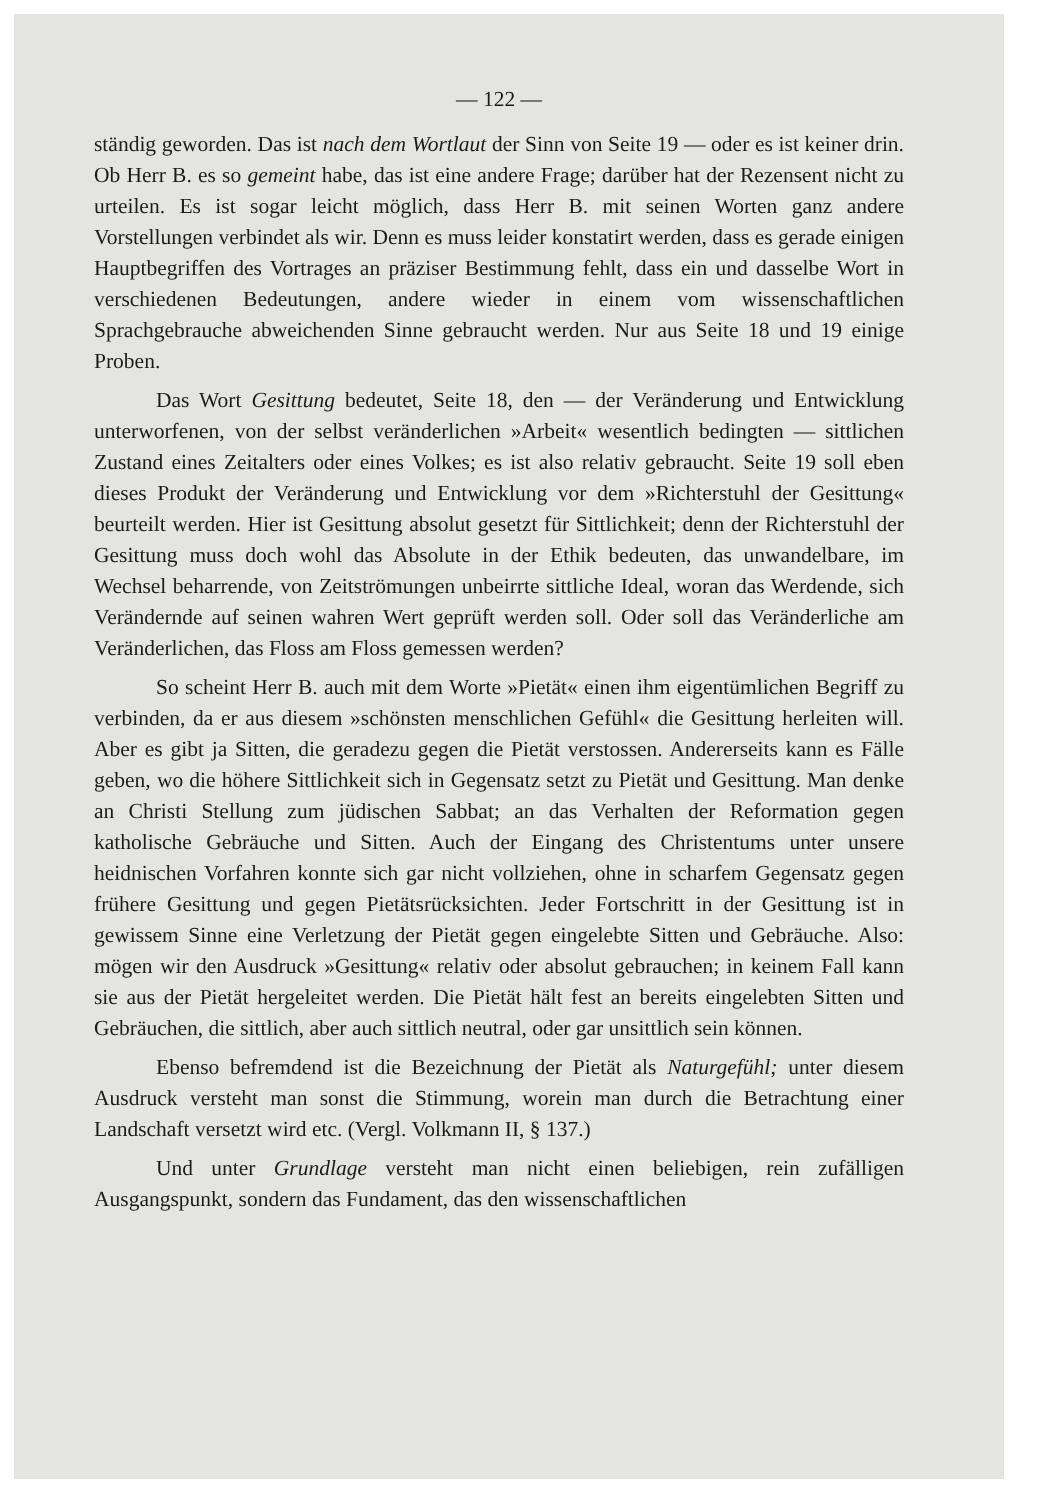— 122 —
ständig geworden. Das ist nach dem Wortlaut der Sinn von Seite 19 — oder es ist keiner drin. Ob Herr B. es so gemeint habe, das ist eine andere Frage; darüber hat der Rezensent nicht zu urteilen. Es ist sogar leicht möglich, dass Herr B. mit seinen Worten ganz andere Vorstellungen verbindet als wir. Denn es muss leider konstatirt werden, dass es gerade einigen Hauptbegriffen des Vortrages an präziser Bestimmung fehlt, dass ein und dasselbe Wort in verschiedenen Bedeutungen, andere wieder in einem vom wissenschaftlichen Sprachgebrauche abweichenden Sinne gebraucht werden. Nur aus Seite 18 und 19 einige Proben.
Das Wort Gesittung bedeutet, Seite 18, den — der Veränderung und Entwicklung unterworfenen, von der selbst veränderlichen »Arbeit« wesentlich bedingten — sittlichen Zustand eines Zeitalters oder eines Volkes; es ist also relativ gebraucht. Seite 19 soll eben dieses Produkt der Veränderung und Entwicklung vor dem »Richterstuhl der Gesittung« beurteilt werden. Hier ist Gesittung absolut gesetzt für Sittlichkeit; denn der Richterstuhl der Gesittung muss doch wohl das Absolute in der Ethik bedeuten, das unwandelbare, im Wechsel beharrende, von Zeitströmungen unbeirrte sittliche Ideal, woran das Werdende, sich Verändernde auf seinen wahren Wert geprüft werden soll. Oder soll das Veränderliche am Veränderlichen, das Floss am Floss gemessen werden?
So scheint Herr B. auch mit dem Worte »Pietät« einen ihm eigentümlichen Begriff zu verbinden, da er aus diesem »schönsten menschlichen Gefühl« die Gesittung herleiten will. Aber es gibt ja Sitten, die geradezu gegen die Pietät verstossen. Andererseits kann es Fälle geben, wo die höhere Sittlichkeit sich in Gegensatz setzt zu Pietät und Gesittung. Man denke an Christi Stellung zum jüdischen Sabbat; an das Verhalten der Reformation gegen katholische Gebräuche und Sitten. Auch der Eingang des Christentums unter unsere heidnischen Vorfahren konnte sich gar nicht vollziehen, ohne in scharfem Gegensatz gegen frühere Gesittung und gegen Pietätsrücksichten. Jeder Fortschritt in der Gesittung ist in gewissem Sinne eine Verletzung der Pietät gegen eingelebte Sitten und Gebräuche. Also: mögen wir den Ausdruck »Gesittung« relativ oder absolut gebrauchen; in keinem Fall kann sie aus der Pietät hergeleitet werden. Die Pietät hält fest an bereits eingelebten Sitten und Gebräuchen, die sittlich, aber auch sittlich neutral, oder gar unsittlich sein können.
Ebenso befremdend ist die Bezeichnung der Pietät als Naturgefühl; unter diesem Ausdruck versteht man sonst die Stimmung, worein man durch die Betrachtung einer Landschaft versetzt wird etc. (Vergl. Volkmann II, § 137.)
Und unter Grundlage versteht man nicht einen beliebigen, rein zufälligen Ausgangspunkt, sondern das Fundament, das den wissenschaftlichen